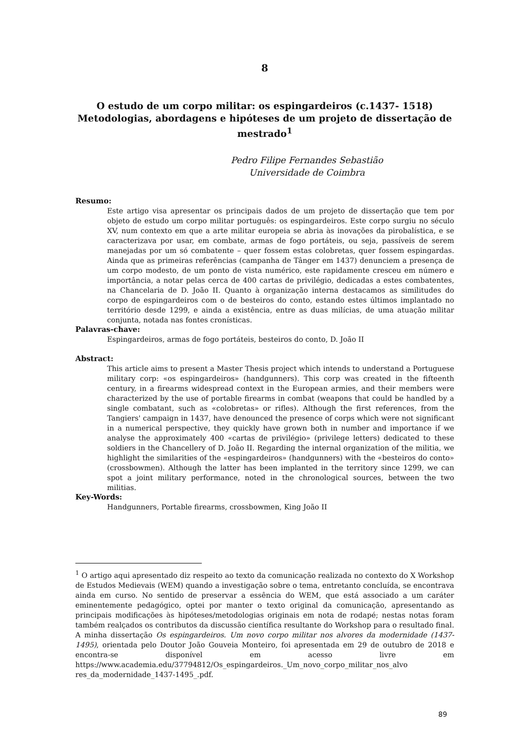8
O estudo de um corpo militar: os espingardeiros (c.1437- 1518) Metodologias, abordagens e hipóteses de um projeto de dissertação de mestrado<sup>1</sup>
Pedro Filipe Fernandes Sebastião
Universidade de Coimbra
Resumo:
Este artigo visa apresentar os principais dados de um projeto de dissertação que tem por objeto de estudo um corpo militar português: os espingardeiros. Este corpo surgiu no século XV, num contexto em que a arte militar europeia se abria às inovações da pirobalística, e se caracterizava por usar, em combate, armas de fogo portáteis, ou seja, passíveis de serem manejadas por um só combatente – quer fossem estas colobretas, quer fossem espingardas. Ainda que as primeiras referências (campanha de Tânger em 1437) denunciem a presença de um corpo modesto, de um ponto de vista numérico, este rapidamente cresceu em número e importância, a notar pelas cerca de 400 cartas de privilégio, dedicadas a estes combatentes, na Chancelaria de D. João II. Quanto à organização interna destacamos as similitudes do corpo de espingardeiros com o de besteiros do conto, estando estes últimos implantado no território desde 1299, e ainda a existência, entre as duas milícias, de uma atuação militar conjunta, notada nas fontes cronísticas.
Palavras-chave:
Espingardeiros, armas de fogo portáteis, besteiros do conto, D. João II
Abstract:
This article aims to present a Master Thesis project which intends to understand a Portuguese military corp: «os espingardeiros» (handgunners). This corp was created in the fifteenth century, in a firearms widespread context in the European armies, and their members were characterized by the use of portable firearms in combat (weapons that could be handled by a single combatant, such as «colobretas» or rifles). Although the first references, from the Tangiers' campaign in 1437, have denounced the presence of corps which were not significant in a numerical perspective, they quickly have grown both in number and importance if we analyse the approximately 400 «cartas de privilégio» (privilege letters) dedicated to these soldiers in the Chancellery of D. João II. Regarding the internal organization of the militia, we highlight the similarities of the «espingardeiros» (handgunners) with the «besteiros do conto» (crossbowmen). Although the latter has been implanted in the territory since 1299, we can spot a joint military performance, noted in the chronological sources, between the two militias.
Key-Words:
Handgunners, Portable firearms, crossbowmen, King João II
<sup>1</sup> O artigo aqui apresentado diz respeito ao texto da comunicação realizada no contexto do X Workshop de Estudos Medievais (WEM) quando a investigação sobre o tema, entretanto concluída, se encontrava ainda em curso. No sentido de preservar a essência do WEM, que está associado a um caráter eminentemente pedagógico, optei por manter o texto original da comunicação, apresentando as principais modificações às hipóteses/metodologias originais em nota de rodapé; nestas notas foram também realçados os contributos da discussão científica resultante do Workshop para o resultado final. A minha dissertação Os espingardeiros. Um novo corpo militar nos alvores da modernidade (1437-1495), orientada pelo Doutor João Gouveia Monteiro, foi apresentada em 29 de outubro de 2018 e encontra-se disponível em acesso livre em https://www.academia.edu/37794812/Os_espingardeiros._Um_novo_corpo_militar_nos_alvo res_da_modernidade_1437-1495_.pdf.
89